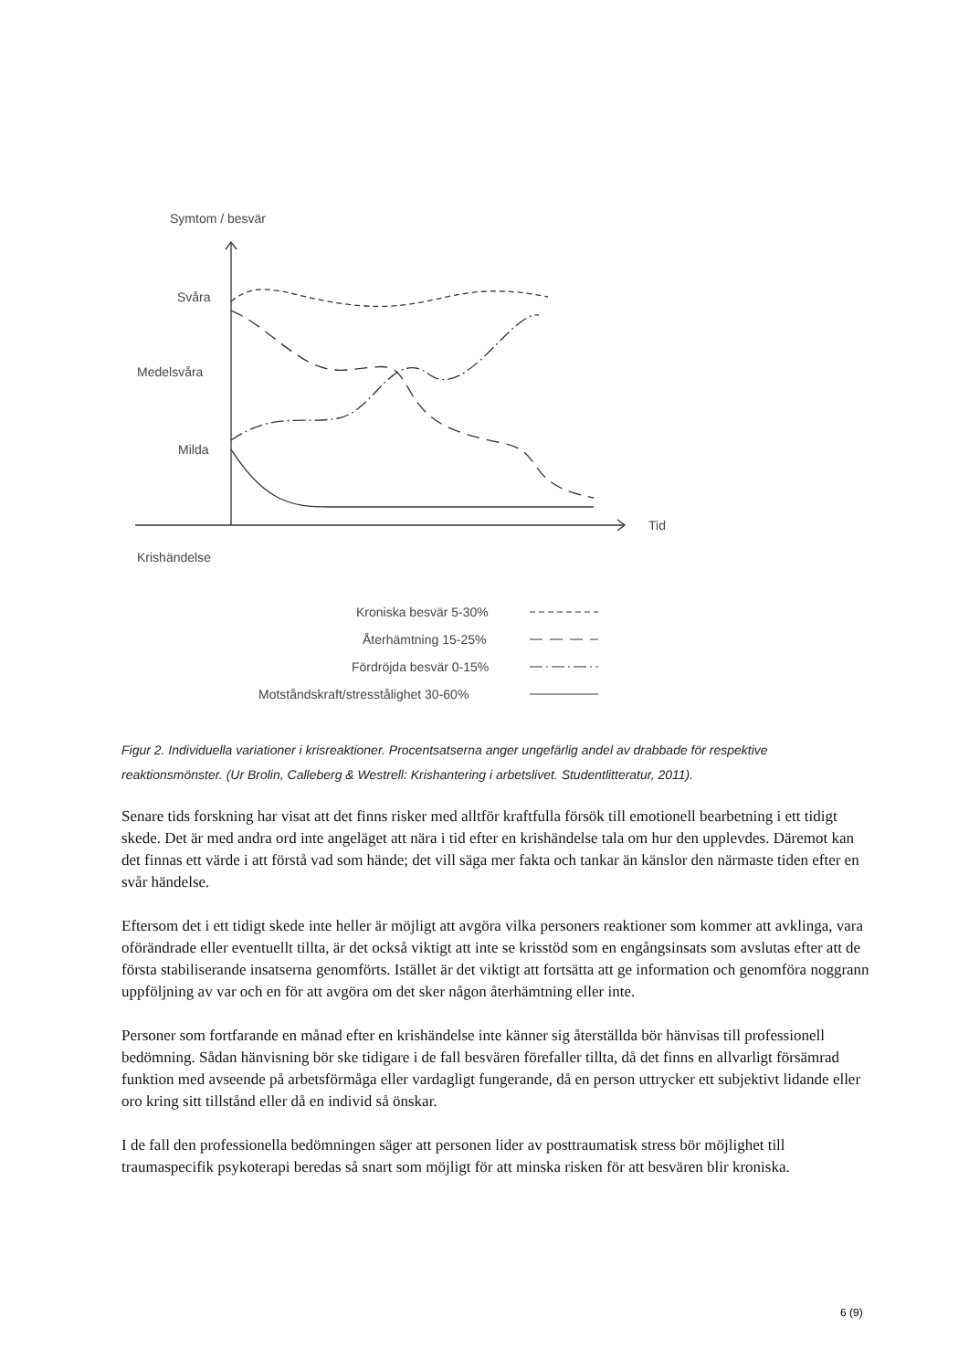Symtom / besvär
Svåra
Medelsvåra
Milda
Tid
Krishändelse
Kroniska besvär 5-30%
Återhämtning 15-25%
Fördröjda besvär 0-15%
Motståndskraft/stresstålighet 30-60%
Figur 2. Individuella variationer i krisreaktioner. Procentsatserna anger ungefärlig andel av drabbade för respektive reaktionsmönster. (Ur Brolin, Calleberg & Westrell: Krishantering i arbetslivet. Studentlitteratur, 2011).
Senare tids forskning har visat att det finns risker med alltför kraftfulla försök till emotionell bearbetning i ett tidigt skede. Det är med andra ord inte angeläget att nära i tid efter en krishändelse tala om hur den upplevdes. Däremot kan det finnas ett värde i att förstå vad som hände; det vill säga mer fakta och tankar än känslor den närmaste tiden efter en svår händelse.
Eftersom det i ett tidigt skede inte heller är möjligt att avgöra vilka personers reaktioner som kommer att avklinga, vara oförändrade eller eventuellt tillta, är det också viktigt att inte se krisstöd som en engångsinsats som avslutas efter att de första stabiliserande insatserna genomförts. Istället är det viktigt att fortsätta att ge information och genomföra noggrann uppföljning av var och en för att avgöra om det sker någon återhämtning eller inte.
Personer som fortfarande en månad efter en krishändelse inte känner sig återställda bör hänvisas till professionell bedömning. Sådan hänvisning bör ske tidigare i de fall besvären förefaller tillta, då det finns en allvarligt försämrad funktion med avseende på arbetsförmåga eller vardagligt fungerande, då en person uttrycker ett subjektivt lidande eller oro kring sitt tillstånd eller då en individ så önskar.
I de fall den professionella bedömningen säger att personen lider av posttraumatisk stress bör möjlighet till traumaspecifik psykoterapi beredas så snart som möjligt för att minska risken för att besvären blir kroniska.
6 (9)